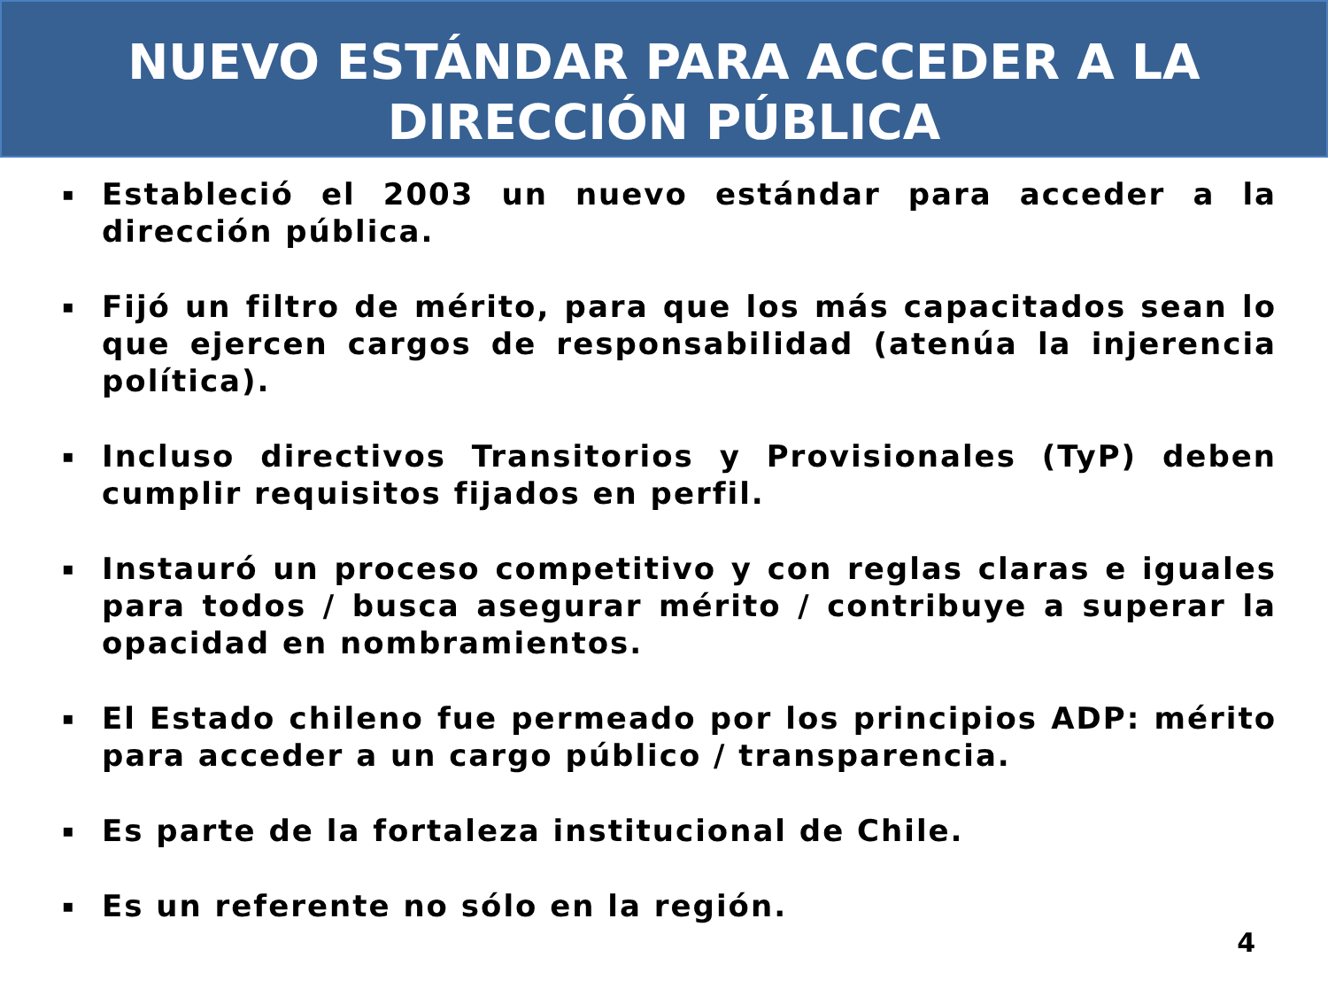NUEVO ESTÁNDAR PARA ACCEDER A LA
DIRECCIÓN PÚBLICA
▪ Estableció el 2003 un nuevo estándar para acceder a la dirección pública.
▪ Fijó un filtro de mérito, para que los más capacitados sean lo que ejercen cargos de responsabilidad (atenúa la injerencia política).
▪ Incluso directivos Transitorios y Provisionales (TyP) deben cumplir requisitos fijados en perfil.
▪ Instauró un proceso competitivo y con reglas claras e iguales para todos / busca asegurar mérito / contribuye a superar la opacidad en nombramientos.
▪ El Estado chileno fue permeado por los principios ADP: mérito para acceder a un cargo público / transparencia.
▪ Es parte de la fortaleza institucional de Chile.
▪ Es un referente no sólo en la región.
4